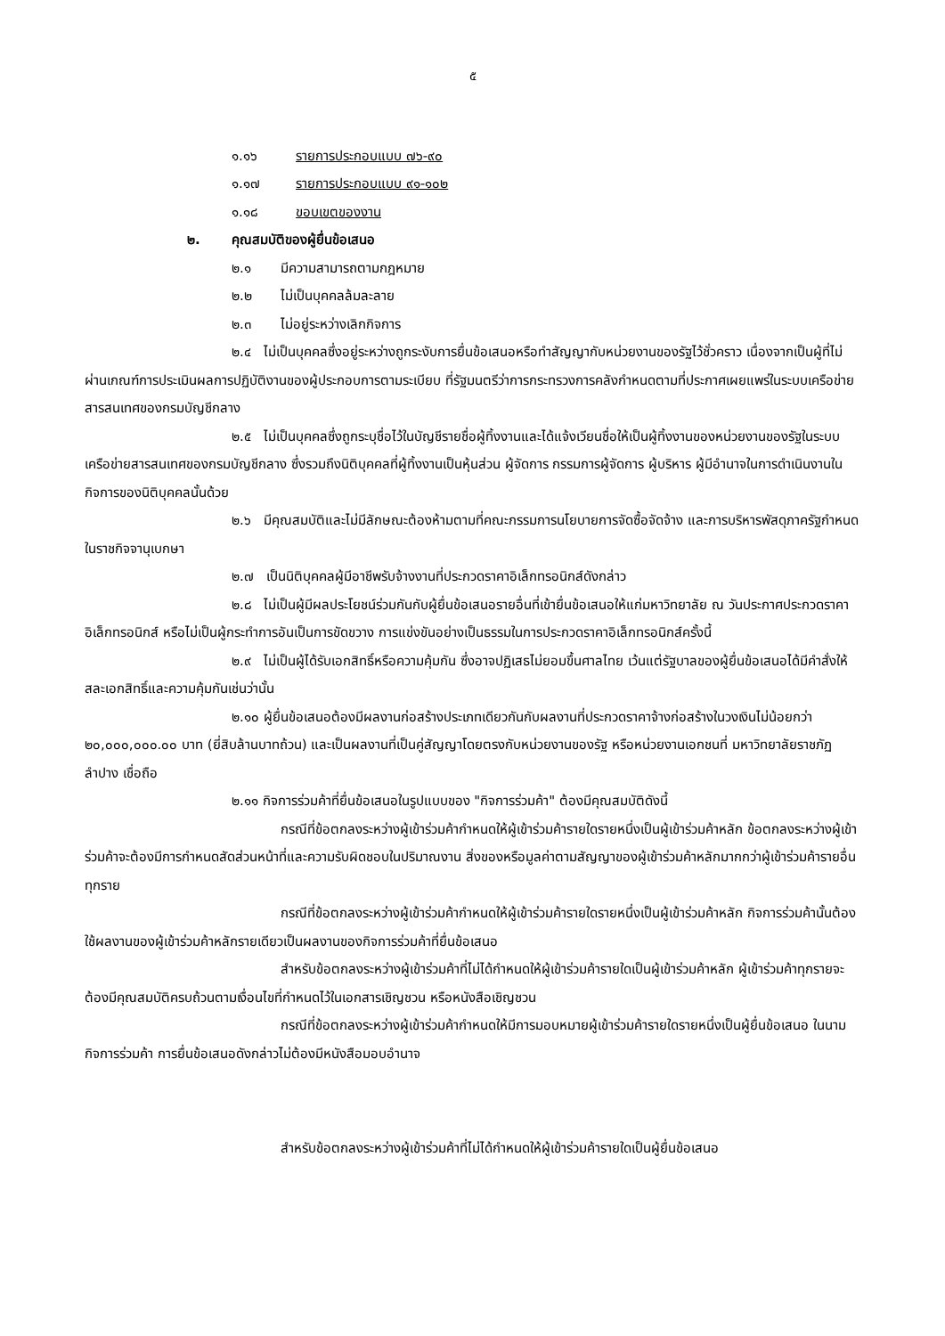๕
๑.๑๖ รายการประกอบแบบ ๗๖-๙๐
๑.๑๗ รายการประกอบแบบ ๙๑-๑๐๒
๑.๑๘ ขอบเขตของงาน
๒. คุณสมบัติของผู้ยื่นข้อเสนอ
๒.๑ มีความสามารถตามกฎหมาย
๒.๒ ไม่เป็นบุคคลล้มละลาย
๒.๓ ไม่อยู่ระหว่างเลิกกิจการ
๒.๔ ไม่เป็นบุคคลซึ่งอยู่ระหว่างถูกระงับการยื่นข้อเสนอหรือทำสัญญากับหน่วยงานของรัฐไว้ชั่วคราว เนื่องจากเป็นผู้ที่ไม่ผ่านเกณฑ์การประเมินผลการปฏิบัติงานของผู้ประกอบการตามระเบียบ ที่รัฐมนตรีว่าการกระทรวงการคลังกำหนดตามที่ประกาศเผยแพร่ในระบบเครือข่ายสารสนเทศของกรมบัญชีกลาง
๒.๕ ไม่เป็นบุคคลซึ่งถูกระบุชื่อไว้ในบัญชีรายชื่อผู้ทิ้งงานและได้แจ้งเวียนชื่อให้เป็นผู้ทิ้งงานของหน่วยงานของรัฐในระบบเครือข่ายสารสนเทศของกรมบัญชีกลาง ซึ่งรวมถึงนิติบุคคลที่ผู้ทิ้งงานเป็นหุ้นส่วน ผู้จัดการ กรรมการผู้จัดการ ผู้บริหาร ผู้มีอำนาจในการดำเนินงานในกิจการของนิติบุคคลนั้นด้วย
๒.๖ มีคุณสมบัติและไม่มีลักษณะต้องห้ามตามที่คณะกรรมการนโยบายการจัดซื้อจัดจ้าง และการบริหารพัสดุภาครัฐกำหนดในราชกิจจานุเบกษา
๒.๗ เป็นนิติบุคคลผู้มีอาชีพรับจ้างงานที่ประกวดราคาอิเล็กทรอนิกส์ดังกล่าว
๒.๘ ไม่เป็นผู้มีผลประโยชน์ร่วมกันกับผู้ยื่นข้อเสนอรายอื่นที่เข้ายื่นข้อเสนอให้แก่มหาวิทยาลัย ณ วันประกาศประกวดราคาอิเล็กทรอนิกส์ หรือไม่เป็นผู้กระทำการอันเป็นการขัดขวาง การแข่งขันอย่างเป็นธรรมในการประกวดราคาอิเล็กทรอนิกส์ครั้งนี้
๒.๙ ไม่เป็นผู้ได้รับเอกสิทธิ์หรือความคุ้มกัน ซึ่งอาจปฏิเสธไม่ยอมขึ้นศาลไทย เว้นแต่รัฐบาลของผู้ยื่นข้อเสนอได้มีคำสั่งให้สละเอกสิทธิ์และความคุ้มกันเช่นว่านั้น
๒.๑๐ ผู้ยื่นข้อเสนอต้องมีผลงานก่อสร้างประเภทเดียวกันกับผลงานที่ประกวดราคาจ้างก่อสร้างในวงเงินไม่น้อยกว่า ๒๐,๐๐๐,๐๐๐.๐๐ บาท (ยี่สิบล้านบาทถ้วน) และเป็นผลงานที่เป็นคู่สัญญาโดยตรงกับหน่วยงานของรัฐ หรือหน่วยงานเอกชนที่ มหาวิทยาลัยราชภัฏลำปาง เชื่อถือ
๒.๑๑ กิจการร่วมค้าที่ยื่นข้อเสนอในรูปแบบของ "กิจการร่วมค้า" ต้องมีคุณสมบัติดังนี้
กรณีที่ข้อตกลงระหว่างผู้เข้าร่วมค้ากำหนดให้ผู้เข้าร่วมค้ารายใดรายหนึ่งเป็นผู้เข้าร่วมค้าหลัก ข้อตกลงระหว่างผู้เข้าร่วมค้าจะต้องมีการกำหนดสัดส่วนหน้าที่และความรับผิดชอบในปริมาณงาน สิ่งของหรือมูลค่าตามสัญญาของผู้เข้าร่วมค้าหลักมากกว่าผู้เข้าร่วมค้ารายอื่นทุกราย
กรณีที่ข้อตกลงระหว่างผู้เข้าร่วมค้ากำหนดให้ผู้เข้าร่วมค้ารายใดรายหนึ่งเป็นผู้เข้าร่วมค้าหลัก กิจการร่วมค้านั้นต้องใช้ผลงานของผู้เข้าร่วมค้าหลักรายเดียวเป็นผลงานของกิจการร่วมค้าที่ยื่นข้อเสนอ
สำหรับข้อตกลงระหว่างผู้เข้าร่วมค้าที่ไม่ได้กำหนดให้ผู้เข้าร่วมค้ารายใดเป็นผู้เข้าร่วมค้าหลัก ผู้เข้าร่วมค้าทุกรายจะต้องมีคุณสมบัติครบถ้วนตามเงื่อนไขที่กำหนดไว้ในเอกสารเชิญชวน หรือหนังสือเชิญชวน
กรณีที่ข้อตกลงระหว่างผู้เข้าร่วมค้ากำหนดให้มีการมอบหมายผู้เข้าร่วมค้ารายใดรายหนึ่งเป็นผู้ยื่นข้อเสนอ ในนามกิจการร่วมค้า การยื่นข้อเสนอดังกล่าวไม่ต้องมีหนังสือมอบอำนาจ
สำหรับข้อตกลงระหว่างผู้เข้าร่วมค้าที่ไม่ได้กำหนดให้ผู้เข้าร่วมค้ารายใดเป็นผู้ยื่นข้อเสนอ